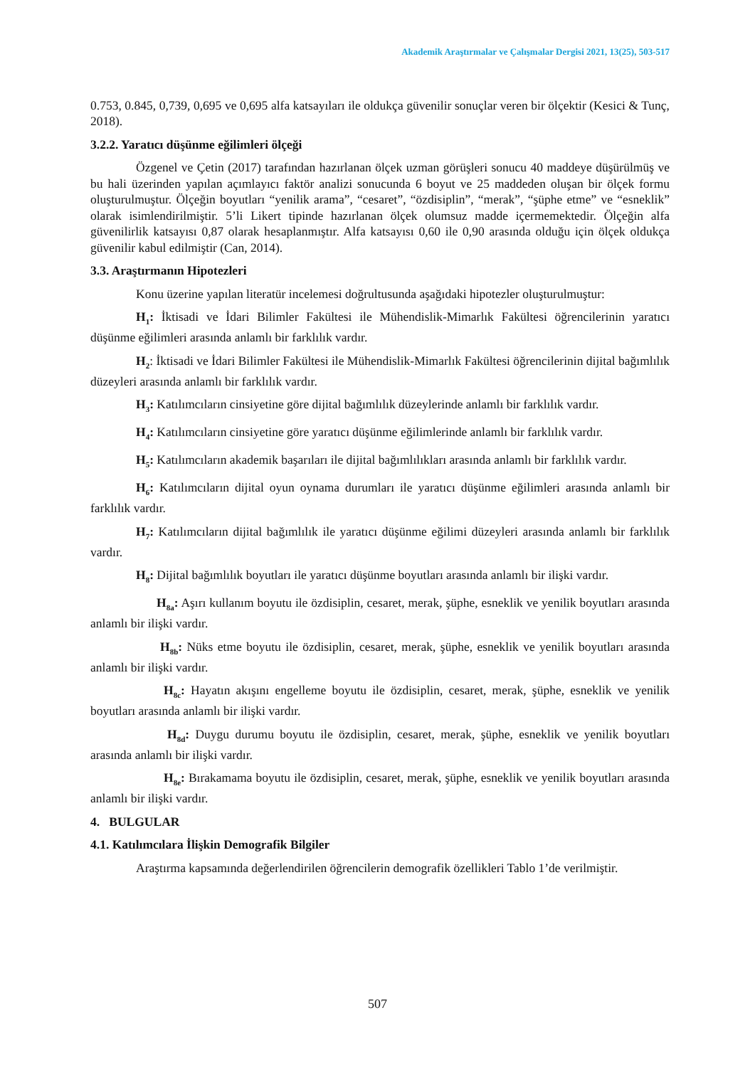Akademik Araştırmalar ve Çalışmalar Dergisi 2021, 13(25), 503-517
0.753, 0.845, 0,739, 0,695 ve 0,695 alfa katsayıları ile oldukça güvenilir sonuçlar veren bir ölçektir (Kesici & Tunç, 2018).
3.2.2. Yaratıcı düşünme eğilimleri ölçeği
Özgenel ve Çetin (2017) tarafından hazırlanan ölçek uzman görüşleri sonucu 40 maddeye düşürülmüş ve bu hali üzerinden yapılan açımlayıcı faktör analizi sonucunda 6 boyut ve 25 maddeden oluşan bir ölçek formu oluşturulmuştur. Ölçeğin boyutları “yenilik arama”, “cesaret”, “özdisiplin”, “merak”, “şüphe etme” ve “esneklik” olarak isimlendirilmiştir. 5’li Likert tipinde hazırlanan ölçek olumsuz madde içermemektedir. Ölçeğin alfa güvenilirlik katsayısı 0,87 olarak hesaplanmıştır. Alfa katsayısı 0,60 ile 0,90 arasında olduğu için ölçek oldukça güvenilir kabul edilmiştir (Can, 2014).
3.3. Araştırmanın Hipotezleri
Konu üzerine yapılan literatür incelemesi doğrultusunda aşağıdaki hipotezler oluşturulmuştur:
H<sub>1</sub>: İktisadi ve İdari Bilimler Fakültesi ile Mühendislik-Mimarlık Fakültesi öğrencilerinin yaratıcı düşünme eğilimleri arasında anlamlı bir farklılık vardır.
H<sub>2</sub>: İktisadi ve İdari Bilimler Fakültesi ile Mühendislik-Mimarlık Fakültesi öğrencilerinin dijital bağımlılık düzeyleri arasında anlamlı bir farklılık vardır.
H<sub>3</sub>: Katılımcıların cinsiyetine göre dijital bağımlılık düzeylerinde anlamlı bir farklılık vardır.
H<sub>4</sub>: Katılımcıların cinsiyetine göre yaratıcı düşünme eğilimlerinde anlamlı bir farklılık vardır.
H<sub>5</sub>: Katılımcıların akademik başarıları ile dijital bağımlılıkları arasında anlamlı bir farklılık vardır.
H<sub>6</sub>: Katılımcıların dijital oyun oynama durumları ile yaratıcı düşünme eğilimleri arasında anlamlı bir farklılık vardır.
H<sub>7</sub>: Katılımcıların dijital bağımlılık ile yaratıcı düşünme eğilimi düzeyleri arasında anlamlı bir farklılık vardır.
H<sub>8</sub>: Dijital bağımlılık boyutları ile yaratıcı düşünme boyutları arasında anlamlı bir ilişki vardır.
H<sub>8a</sub>: Aşırı kullanım boyutu ile özdisiplin, cesaret, merak, şüphe, esneklik ve yenilik boyutları arasında anlamlı bir ilişki vardır.
H<sub>8b</sub>: Nüks etme boyutu ile özdisiplin, cesaret, merak, şüphe, esneklik ve yenilik boyutları arasında anlamlı bir ilişki vardır.
H<sub>8c</sub>: Hayatın akışını engelleme boyutu ile özdisiplin, cesaret, merak, şüphe, esneklik ve yenilik boyutları arasında anlamlı bir ilişki vardır.
H<sub>8d</sub>: Duygu durumu boyutu ile özdisiplin, cesaret, merak, şüphe, esneklik ve yenilik boyutları arasında anlamlı bir ilişki vardır.
H<sub>8e</sub>: Bırakamama boyutu ile özdisiplin, cesaret, merak, şüphe, esneklik ve yenilik boyutları arasında anlamlı bir ilişki vardır.
4. BULGULAR
4.1. Katılımcılara İlişkin Demografik Bilgiler
Araştırma kapsamında değerlendirilen öğrencilerin demografik özellikleri Tablo 1’de verilmiştir.
507